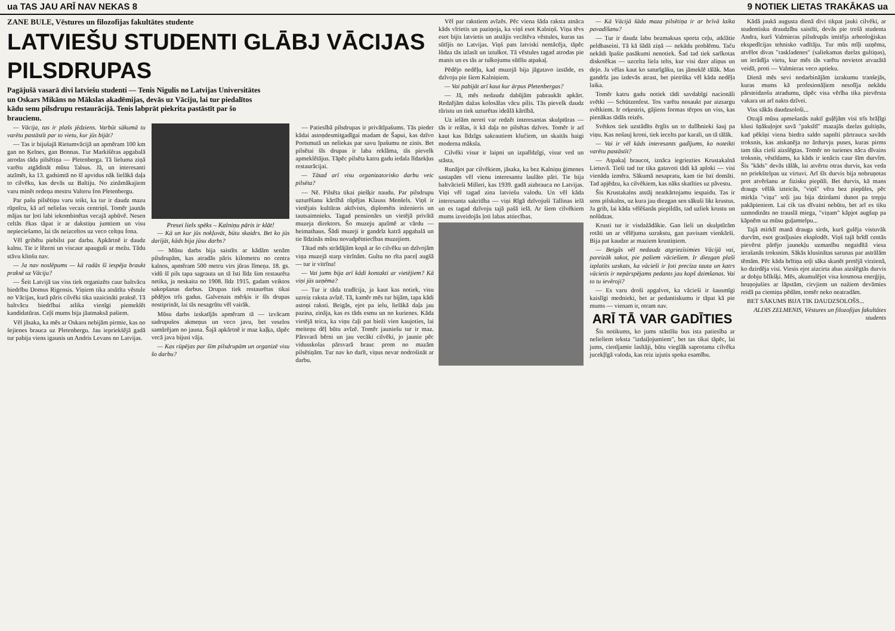ua TAS JAU ARĪ NAV NEKAS 8 9 NOTIEK LIETAS TRAKĀKAS ua
ZANE BULE, Vēstures un filozofijas fakultātes studente
LATVIEŠU STUDENTI GLĀBJ VĀCIJAS PILSDRUPAS
Pagājušā vasarā divi latviešu studenti — Tenis Nigulis no Latvijas Universitātes un Oskars Mikāns no Mākslas akadēmijas, devās uz Vāciju, lai tur piedalītos kādu senu pilsdrupu restaurācijā. Tenis labprāt piekrita pastāstīt par šo braucienu.
— Vācija, tas ir plašs jēdziens. Varbūt sākumā tu varētu pastāstīt par to vietu, kur jūs bijāt?
— Tas ir bijušajā Rietumvācijā un apmēram 100 km gan no Ķelnes, gan Bonnas. Tur Markišēras apgabalā atrodas tāda pilsētiņa — Pletenberga. Tā lieluma ziņā varētu atgādināt mūsu Talsus. Jā, un interesanti atzīmēt, ka 13. gadsimtā no šī apvidus nāk lielākā daļa to cilvēku, kas devās uz Baltiju. No zināmākajiem varu minēt ordeņa mestru Valteru fon Pletenbergu.
Par pašu pilsētiņu varu teikt, ka tur ir daudz mazu rūpnīcu, kā arī nelielas vecais centriņš. Tomēr jaunās mājas tur ļoti labi iekombinētas vecajā apbūvē. Nesen celtās ēkas tāpat ir ar dakstiņu jumtiem un visu nepieciešamo, lai tās neizceltos uz veco celtņu fona.
Vēl gribētu piebilst par darbu. Apkārtnē ir daudz kalnu. Tie ir lēzeni un viscaur apauguši ar mežu. Tādu stāvu klinšu nav.
— Ja nav noslēpums — kā radās šī iespēja braukt praksē uz Vāciju?
— Šeit Latvijā tas viss tiek organizēts caur baltvācu biedrību Domus Rigensis. Viņiem tika atsūtīta vēstule no Vācijas, kurā pāris cilvēki tika uzaicināti praksē. Tā baltvācu biedrībai atlika vienīgi piemeklēt kandidatūras. Ceļš mums bija jāatmaksā pašiem.
Vēl jāsaka, ka mēs ar Oskaru nebijām pirmie, kas no šejienes brauca uz Pletenbergu. Jau iepriekšējā gadā tur pabija viens igaunis un Andris Levans no Latvijas.
Presei liels spēks – Kalniņu pāris ir klāt!
— Kā un kur jūs nokļuvāt, būtu skaidrs. Bet ko jūs darījāt, kāds bija jūsu darbs?
— Mūsu darbs bija saistīts ar kādām senām pilsdrupām, kas atradās pāris kilometru no centra kalnos, apmēram 500 metru virs jūras līmeņa. 18. gs. vidū šī pils tapa sagrauta un tā īsti līdz šim restaurēta netika, ja neskaita no 1908. līdz 1915. gadam veiktos sakopšanas darbus. Drupas tiek restaurētas tikai pēdējos trīs gadus. Galvenais mērķis ir šīs drupas nostiprināt, lai tās nesagrūtu vēl vairāk.
Mūsu darbs izskatījās apmēram tā — izvācam sadrupušos akmeņus un veco javu, bet veselos samūrējam no jauna. Šajā apkārtnē ir maz kaļķa, tāpēc vecā java bijusi vāja.
— Kas rūpējas par šīm pilsdrupām un organizē visu šo darbu?
— Patiesībā pilsdrupas ir privātīpašums. Tās pieder kādai astoņdesmitgadīgai madam de Šapui, kas dzīvo Portsmutā un neliekas par savu īpašumu ne zinis. Bet pilsētai šīs drupas ir laba reklāma, tās pievelk apmeklētājus. Tāpēc pilsēta katru gadu iedala līdzekļus restaurācijai.
— Tātad arī visu organizatorisko darbu veic pilsēta?
— Nē. Pilsēta tikai piešķir naudu. Par pilsdrupu uzturēšanu kārtībā rūpējas Klauss Menšels. Viņš ir vietējais kultūras aktīvists, diplomēts inženieris un tautsaimnieks. Tagad pensionārs un vietējā privātā muzeja direktors. Šo muzeju apzīmē ar vārdu — heimathaus. Šādi muzeji ir gandrīz katrā apgabalā un tie līdzinās mūsu novadpētniecības muzejiem.
Tātad mēs strādājām kopā ar šo cilvēku un dzīvojām viņa muzejā starp vitrīnām. Gultu no rīta paceļ augšā — tur ir vitrīna!
— Vai jums bija arī kādi kontakti ar vietējiem? Kā viņi jūs uzņēma?
— Tur ir tāda tradīcija, ja kaut kas notiek, visu uzreiz raksta avīzē. Tā, kamēr mēs tur bijām, tapa kādi astoņi raksti. Beigās, ejot pa ielu, lielākā daļa jau pazina, zināja, kas es tāds esmu un no kurienes. Kāda vietējā teica, ka viņu čaļi pat bieži vien kaujoties, lai meiteņu dēļ būtu avīzē. Tomēr jauniešu tur ir maz. Pārsvarā bērni un jau vecāki cilvēki, jo jaunie pēc vidusskolas pārsvarā brauc prom no mazām pilsētiņām. Tur nav ko darīt, viņus nevar nodrošināt ar darbu.
Vēl par rakstiem avīzēs. Pēc viena šāda raksta atnāca kāds vīrietis un paziņoja, ka viņš esot Kalniņš. Viņa tēvs esot bijis latvietis un atstājis vecātēva vēstules, kuras tas sūtījis no Latvijas. Viņš pats latviski nemācēja, tāpēc lūdza tās izlasīt un iztulkot. Tā vēstules tagad atrodas pie manis un es tās ar tulkojumu sūtīšu atpakaļ.
Pēdējo nedēļu, kad muzejā bija jāgatavo izstāde, es dzīvoju pie šiem Kalniņiem.
— Vai pabijāt arī kaut kur ārpus Pletenbergas?
— Jā, mēs nedaudz dabūjām pabraukāt apkārt. Redzējām dažas kolosālas vācu pilis. Tās pievelk daudz tūristu un tiek uzturētas ideālā kārtībā.
Uz ielām nereti var redzēt interesantas skulptūras — tās ir reālas, it kā daļa no pilsētas dzīves. Tomēr ir arī kaut kas līdzīgs sakrautiem klučiem, un skaitās baigi moderna māksla.
Cilvēki visur ir laipni un izpalīdzīgi, visur ved un stāsta.
Runājot par cilvēkiem, jāsaka, ka bez Kalniņu ģimenes sastapām vēl vienu interesantu laulāto pāri. Tie bija baltvācieši Milleri, kas 1939. gadā aizbrauca no Latvijas. Viņi vēl tagad zina latviešu valodu. Un vēl kāda interesanta sakritība — viņi Rīgā dzīvojuši Tallinas ielā un es tagad dzīvoju tajā pašā ielā. Ar šiem cilvēkiem mums izveidojās ļoti labas attiecības.
— Kā Vācijā šāda maza pilsētiņa ir ar brīvā laika pavadīšanu?
— Tur ir daudz labu bezmaksas sporta ceļu, atklātie peldbaseini. Tā kā šādā ziņā — nekādu problēmu. Taču nekādi īpašie pasākumi nenotiek. Šad tad tiek sarīkotas diskotēkas — uzcelta liela telts, kur visi dzer aliņus un dejo. Ja vēlas kaut ko saturīgāku, tas jāmeklē tālāk. Man gandrīz jau izdevās atrast, bet pietrūka vēl kāda nedēļa laika.
Tomēr katru gadu notiek tādi savdabīgi nacionāli svētki — Schützenfest. Tos varētu nosaukt par aizsargu svētkiem. Ir orķestris, gājiens formas tērpos un viss, kas pienākas tādās reizēs.
Svētkos tiek uzstādīts ērglis un to dalībnieki šauj pa viņu. Kas nošauj kroni, tiek iecelts par karali, un tā tālāk.
— Vai ir vēl kāds interesants gadījums, ko noteikti varētu pastāstīt?
— Atpakaļ braucot, iznāca iegriezties Krustakalnā Lietuvā. Tieši tad tur tika gatavoti tādi kā aploki — visi vienāda izmēra. Sākumā nesapratu, kam tie īsti domāti. Tad apjēdzu, ka cilvēkiem, kas nāks skatīties uz pāvestu.
Šis Krustakalns atstāj neatkārtojamu iespaidu. Tas ir sens pilskalns, uz kura jau diezgan sen sākuši likt krustus. Ja grib, lai kāda vēlēšanās piepildās, tad uzliek krustu un nolūdzas.
Krusti tur ir visdažādākie. Gan lieli un skulptūrām rotāti un ar vēlējuma uzrakstu, gan pavisam vienkārši. Bija pat kaudze ar maziem krustiņiem.
— Beigās vēl nedaudz atgriezīsimies Vācijā vai, pareizāk sakot, pie pašiem vāciešiem. Ir diezgan plaši izplatīts uzskats, ka vācieši ir ļoti precīza tauta un katrs vācietis ir nepārspējams pedants jau kopš dzimšanas. Vai to tu ievēroji?
— Es varu droši apgalvot, ka vācieši ir šausmīgi kaislīgi mednieki, bet ar pedantiskumu ir tāpat kā pie mums — vienam ir, otram nav.
ARĪ TĀ VAR GADĪTIES
Šis notikums, ko jums stāstīšu bus ista patiesība ar nelieliem teksta "izdaiļojumiem", bet tas tikai tāpēc, lai jums, cienījamie lasītāji, būtu vieglāk saprotama cilvēka jucekļīgā valoda, kas reiz izjutis spoka esamību.
Kādā jaukā augusta dienā divi tikpat jauki cilvēki, ar studentisku draudzību saistīti, devās pie trešā studenta Andra, kurš Valmieras pilsdrupās imitēja arheoloģiskas ekspedīcijas tehnisko vadītāju. Tur mūs mīļi uzņēma, atvēlot divas "raskladenes" (saliekamas dzelzs gultiņas), un ierādīja vietu, kur mēs tās varētu novietot atvazātā veidā, proti — Valmieras veco aptieku.
Dienā mēs sevi nodarbinājām izrakumu tranšejās, kuras mums kā profesionāļiem nesolīja nekādu pārsteidzošu atradumu, tāpēc visa vērība tika pievērsta vakara un arī nakts dzīvei.
Viss sākās daudzsološi...
Otrajā mūsu apmešanās naktī guļējām visi trīs brāļīgi klusi šņākuļojot savā "paksītī" mazajās dzelzs gultiņās, kad pēkšņi viena biedra saldo sapnīti pārtrauca savāds troksnis, kas atskanēja no ārdurvju puses, kuras pirms tam tika cieši aizslēgtas. Tomēr no turienes nāca dīvains troksnis, vēstīdams, ka kāds ir ienācis caur šīm durvīm. Šis "kāds" devās tālāk, lai atvērtu otras durvis, kas veda no priekštelpas uz virtuvi. Arī šīs durvis bija nobruņotas pret atvēršanu ar fizisku piepūli. Bet durvis, kā mans draugs vēlāk izteicās, "viņš" vēra bez piepūles, pēc mirkļa "viņa" soļi jau bija dzirdami dunot pa trepju pakāpieniem. Lai cik tas dīvaini nebūtu, bet arī es tiku uzmodināts no trauslā miega, "viņam" kāpjot augšup pa kāpnēm uz mūsu guļamtelpu...
Tajā mirklī manā drauga sirds, kurš gulēja vistuvāk durvīm, esot grasījusies eksplodēt. Viņš tajā brīdī centās pievērst pārējo jaunekļu uzmanību negaidītā viesa ierašanās troksnim. Sākās klusinātas sarunas par astrālām tēmām. Pēc kāda brītiņa soļi sāka skanēt pretējā virzienā, ko dzirdēja visi. Viesis ejot aizcirta abas aizslēgtās durvis ar dobju blīkšķi. Mēs, akumulējot visa kosmosa enerģiju, bruņojušies ar lāpstām, cirvjiem un nažiem devāmies reidā pa ciemiņa pēdām, tomēr neko neatradām.
BET SĀKUMS BIJA TIK DAUDZSOLOŠS...
ALDIS ZELMENIS, Vēstures un filozofijas fakultātes students